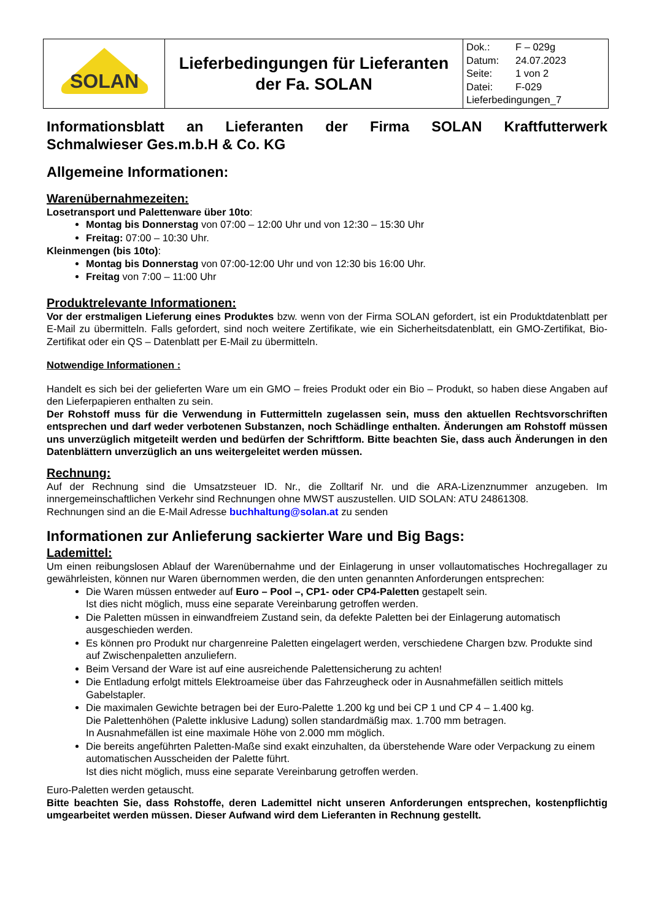| SOLAN | Lieferbedingungen für Lieferanten der Fa. SOLAN | Dok.: F – 029g Datum: 24.07.2023 Seite: 1 von 2 Datei: F-029 Lieferbedingungen_7 |
Informationsblatt an Lieferanten der Firma SOLAN Kraftfutterwerk
Schmalwieser Ges.m.b.H & Co. KG
Allgemeine Informationen:
Warenübernahmezeiten:
Losetransport und Palettenware über 10to:
Montag bis Donnerstag von 07:00 – 12:00 Uhr und von 12:30 – 15:30 Uhr
Freitag: 07:00 – 10:30 Uhr.
Kleinmengen (bis 10to):
Montag bis Donnerstag von 07:00-12:00 Uhr und von 12:30 bis 16:00 Uhr.
Freitag von 7:00 – 11:00 Uhr
Produktrelevante Informationen:
Vor der erstmaligen Lieferung eines Produktes bzw. wenn von der Firma SOLAN gefordert, ist ein Produktdatenblatt per E-Mail zu übermitteln. Falls gefordert, sind noch weitere Zertifikate, wie ein Sicherheitsdatenblatt, ein GMO-Zertifikat, Bio-Zertifikat oder ein QS – Datenblatt per E-Mail zu übermitteln.
Notwendige Informationen :
Handelt es sich bei der gelieferten Ware um ein GMO – freies Produkt oder ein Bio – Produkt, so haben diese Angaben auf den Lieferpapieren enthalten zu sein.
Der Rohstoff muss für die Verwendung in Futtermitteln zugelassen sein, muss den aktuellen Rechtsvorschriften entsprechen und darf weder verbotenen Substanzen, noch Schädlinge enthalten. Änderungen am Rohstoff müssen uns unverzüglich mitgeteilt werden und bedürfen der Schriftform. Bitte beachten Sie, dass auch Änderungen in den Datenblättern unverzüglich an uns weitergeleitet werden müssen.
Rechnung:
Auf der Rechnung sind die Umsatzsteuer ID. Nr., die Zolltarif Nr. und die ARA-Lizenznummer anzugeben. Im innergemeinschaftlichen Verkehr sind Rechnungen ohne MWST auszustellen. UID SOLAN: ATU 24861308.
Rechnungen sind an die E-Mail Adresse buchhaltung@solan.at zu senden
Informationen zur Anlieferung sackierter Ware und Big Bags:
Lademittel:
Um einen reibungslosen Ablauf der Warenübernahme und der Einlagerung in unser vollautomatisches Hochregallager zu gewährleisten, können nur Waren übernommen werden, die den unten genannten Anforderungen entsprechen:
Die Waren müssen entweder auf Euro – Pool –, CP1- oder CP4-Paletten gestapelt sein.
Ist dies nicht möglich, muss eine separate Vereinbarung getroffen werden.
Die Paletten müssen in einwandfreiem Zustand sein, da defekte Paletten bei der Einlagerung automatisch ausgeschieden werden.
Es können pro Produkt nur chargenreine Paletten eingelagert werden, verschiedene Chargen bzw. Produkte sind auf Zwischenpaletten anzuliefern.
Beim Versand der Ware ist auf eine ausreichende Palettensicherung zu achten!
Die Entladung erfolgt mittels Elektroameise über das Fahrzeugheck oder in Ausnahmefällen seitlich mittels Gabelstapler.
Die maximalen Gewichte betragen bei der Euro-Palette 1.200 kg und bei CP 1 und CP 4 – 1.400 kg.
Die Palettenhöhen (Palette inklusive Ladung) sollen standardmäßig max. 1.700 mm betragen.
In Ausnahmefällen ist eine maximale Höhe von 2.000 mm möglich.
Die bereits angeführten Paletten-Maße sind exakt einzuhalten, da überstehende Ware oder Verpackung zu einem automatischen Ausscheiden der Palette führt.
Ist dies nicht möglich, muss eine separate Vereinbarung getroffen werden.
Euro-Paletten werden getauscht.
Bitte beachten Sie, dass Rohstoffe, deren Lademittel nicht unseren Anforderungen entsprechen, kostenpflichtig umgearbeitet werden müssen. Dieser Aufwand wird dem Lieferanten in Rechnung gestellt.